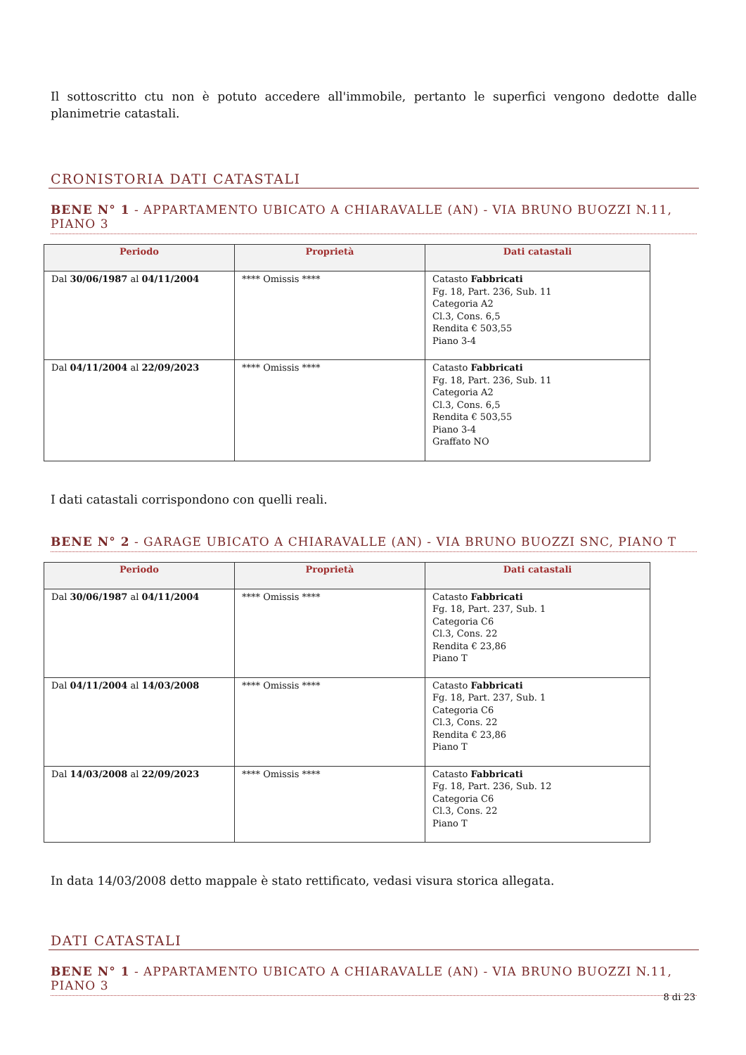Il sottoscritto ctu non è potuto accedere all'immobile, pertanto le superfici vengono dedotte dalle planimetrie catastali.
CRONISTORIA DATI CATASTALI
BENE N° 1 - APPARTAMENTO UBICATO A CHIARAVALLE (AN) - VIA BRUNO BUOZZI N.11, PIANO 3
| Periodo | Proprietà | Dati catastali |
| --- | --- | --- |
| Dal 30/06/1987 al 04/11/2004 | **** Omissis **** | Catasto Fabbricati Fg. 18, Part. 236, Sub. 11 Categoria A2 Cl.3, Cons. 6,5 Rendita € 503,55 Piano 3-4 |
| Dal 04/11/2004 al 22/09/2023 | **** Omissis **** | Catasto Fabbricati Fg. 18, Part. 236, Sub. 11 Categoria A2 Cl.3, Cons. 6,5 Rendita € 503,55 Piano 3-4 Graffato NO |
I dati catastali corrispondono con quelli reali.
BENE N° 2 - GARAGE UBICATO A CHIARAVALLE (AN) - VIA BRUNO BUOZZI SNC, PIANO T
| Periodo | Proprietà | Dati catastali |
| --- | --- | --- |
| Dal 30/06/1987 al 04/11/2004 | **** Omissis **** | Catasto Fabbricati Fg. 18, Part. 237, Sub. 1 Categoria C6 Cl.3, Cons. 22 Rendita € 23,86 Piano T |
| Dal 04/11/2004 al 14/03/2008 | **** Omissis **** | Catasto Fabbricati Fg. 18, Part. 237, Sub. 1 Categoria C6 Cl.3, Cons. 22 Rendita € 23,86 Piano T |
| Dal 14/03/2008 al 22/09/2023 | **** Omissis **** | Catasto Fabbricati Fg. 18, Part. 236, Sub. 12 Categoria C6 Cl.3, Cons. 22 Piano T |
In data 14/03/2008 detto mappale è stato rettificato, vedasi visura storica allegata.
DATI CATASTALI
BENE N° 1 - APPARTAMENTO UBICATO A CHIARAVALLE (AN) - VIA BRUNO BUOZZI N.11, PIANO 3
8 di 23